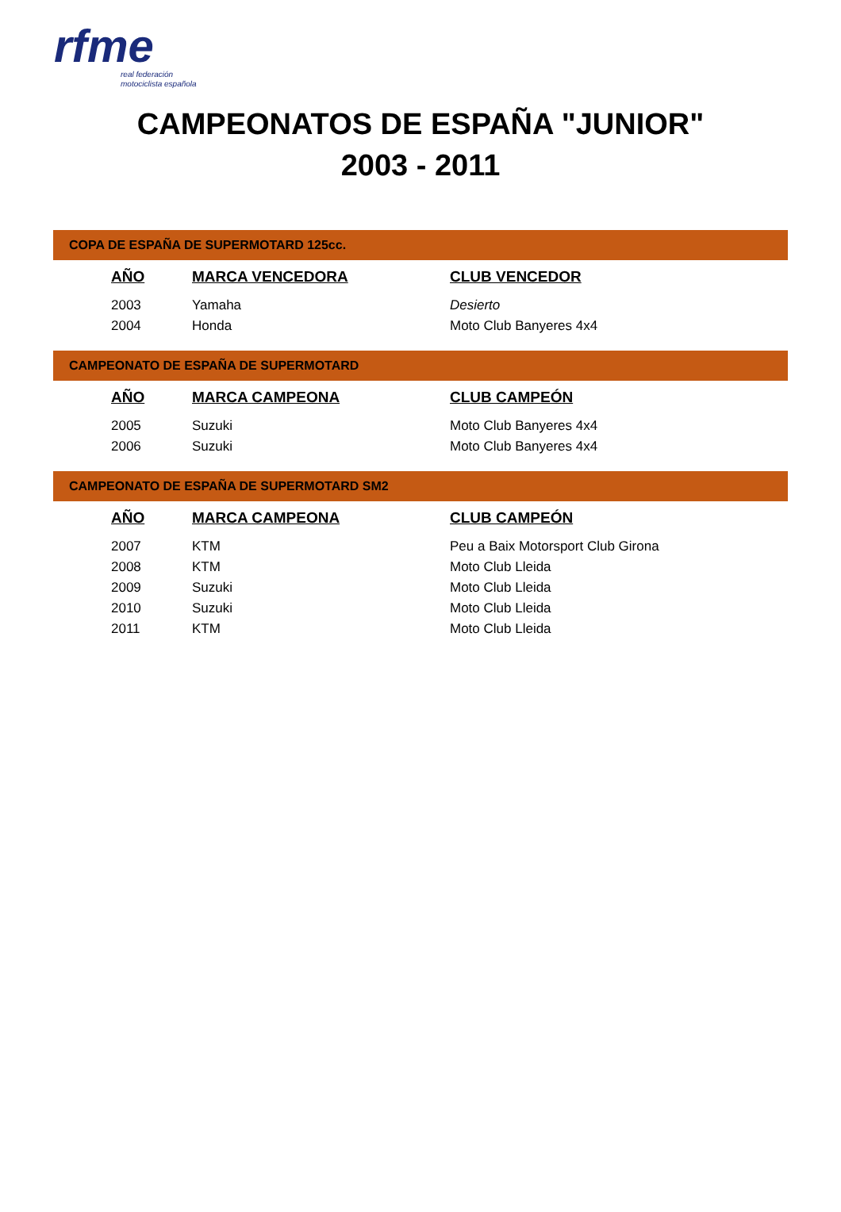rfme
real federación
motociclista española
CAMPEONATOS DE ESPAÑA "JUNIOR"
2003 - 2011
COPA DE ESPAÑA DE SUPERMOTARD 125cc.
| AÑO | MARCA VENCEDORA | CLUB VENCEDOR |
| --- | --- | --- |
| 2003 | Yamaha | Desierto |
| 2004 | Honda | Moto Club Banyeres 4x4 |
CAMPEONATO DE ESPAÑA DE SUPERMOTARD
| AÑO | MARCA CAMPEONA | CLUB CAMPEÓN |
| --- | --- | --- |
| 2005 | Suzuki | Moto Club Banyeres 4x4 |
| 2006 | Suzuki | Moto Club Banyeres 4x4 |
CAMPEONATO DE ESPAÑA DE SUPERMOTARD SM2
| AÑO | MARCA CAMPEONA | CLUB CAMPEÓN |
| --- | --- | --- |
| 2007 | KTM | Peu a Baix Motorsport Club Girona |
| 2008 | KTM | Moto Club Lleida |
| 2009 | Suzuki | Moto Club Lleida |
| 2010 | Suzuki | Moto Club Lleida |
| 2011 | KTM | Moto Club Lleida |